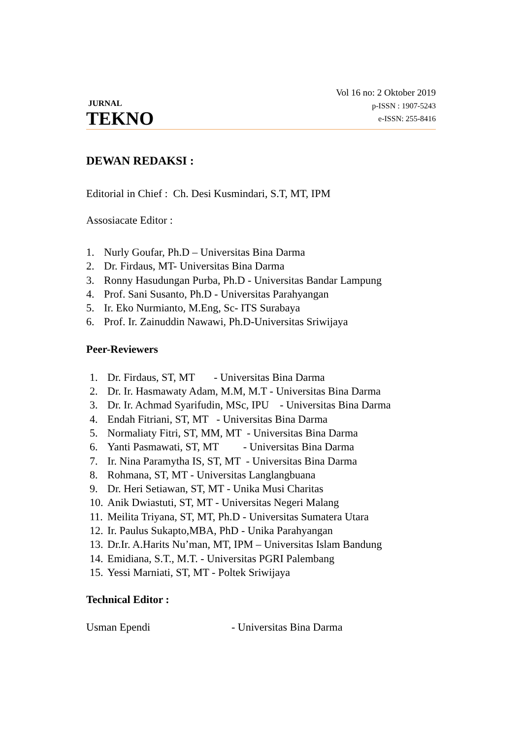JURNAL
TEKNO
Vol 16 no: 2 Oktober 2019
p-ISSN : 1907-5243
e-ISSN: 255-8416
DEWAN REDAKSI :
Editorial in Chief : Ch. Desi Kusmindari, S.T, MT, IPM
Assosiacate Editor :
1. Nurly Goufar, Ph.D – Universitas Bina Darma
2. Dr. Firdaus, MT- Universitas Bina Darma
3. Ronny Hasudungan Purba, Ph.D - Universitas Bandar Lampung
4. Prof. Sani Susanto, Ph.D - Universitas Parahyangan
5. Ir. Eko Nurmianto, M.Eng, Sc- ITS Surabaya
6. Prof. Ir. Zainuddin Nawawi, Ph.D-Universitas Sriwijaya
Peer-Reviewers
1. Dr. Firdaus, ST, MT - Universitas Bina Darma
2. Dr. Ir. Hasmawaty Adam, M.M, M.T - Universitas Bina Darma
3. Dr. Ir. Achmad Syarifudin, MSc, IPU - Universitas Bina Darma
4. Endah Fitriani, ST, MT - Universitas Bina Darma
5. Normaliaty Fitri, ST, MM, MT - Universitas Bina Darma
6. Yanti Pasmawati, ST, MT - Universitas Bina Darma
7. Ir. Nina Paramytha IS, ST, MT - Universitas Bina Darma
8. Rohmana, ST, MT - Universitas Langlangbuana
9. Dr. Heri Setiawan, ST, MT - Unika Musi Charitas
10. Anik Dwiastuti, ST, MT - Universitas Negeri Malang
11. Meilita Triyana, ST, MT, Ph.D - Universitas Sumatera Utara
12. Ir. Paulus Sukapto,MBA, PhD - Unika Parahyangan
13. Dr.Ir. A.Harits Nu’man, MT, IPM – Universitas Islam Bandung
14. Emidiana, S.T., M.T. - Universitas PGRI Palembang
15. Yessi Marniati, ST, MT - Poltek Sriwijaya
Technical Editor :
Usman Ependi - Universitas Bina Darma